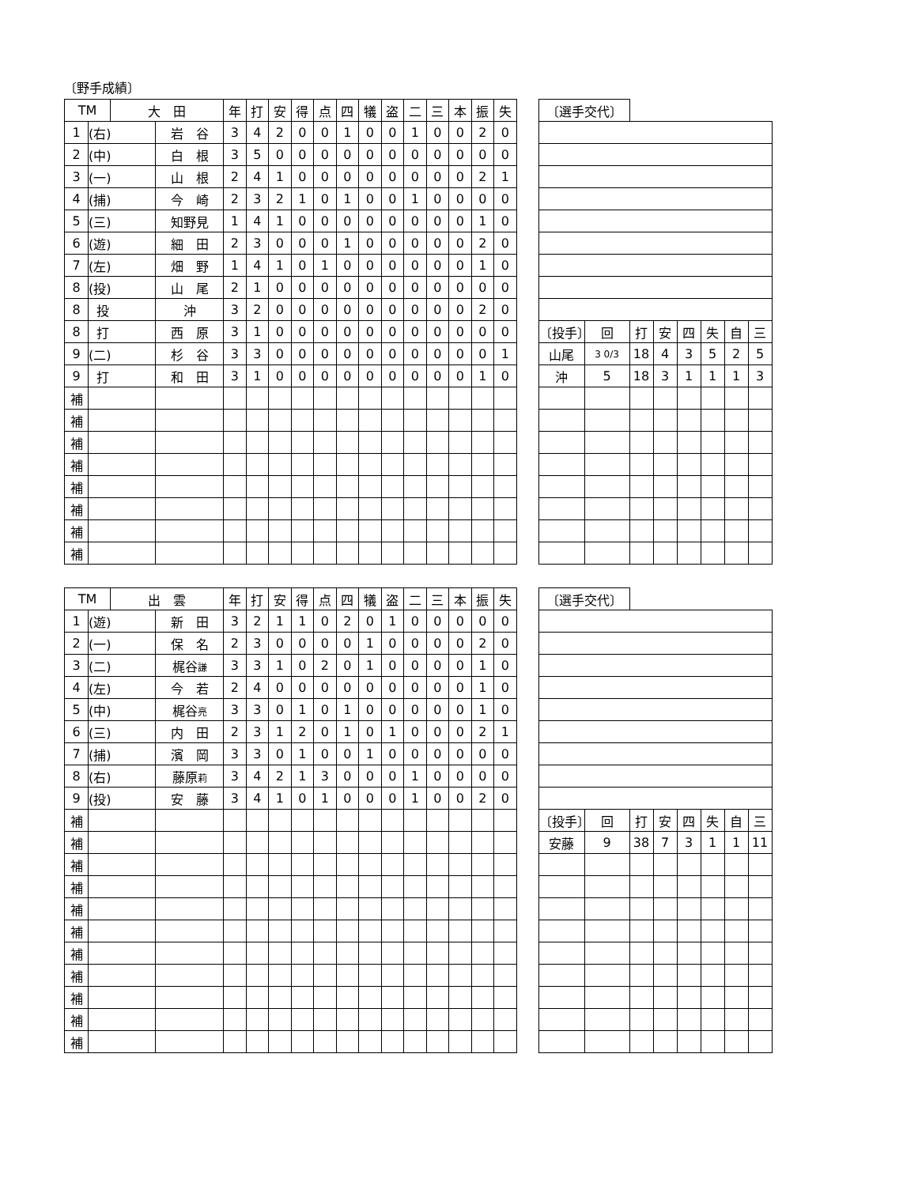〔野手成績〕
| TM | | 大 田 | | 年 | 打 | 安 | 得 | 点 | 四 | 犠 | 盗 | 二 | 三 | 本 | 振 | 失 |
| 1 | (右) | | 岩 谷 | 3 | 4 | 2 | 0 | 0 | 1 | 0 | 0 | 1 | 0 | 0 | 2 | 0 |
| 2 | (中) | | 白 根 | 3 | 5 | 0 | 0 | 0 | 0 | 0 | 0 | 0 | 0 | 0 | 0 | 0 |
| 3 | (一) | | 山 根 | 2 | 4 | 1 | 0 | 0 | 0 | 0 | 0 | 0 | 0 | 0 | 2 | 1 |
| 4 | (捕) | | 今 崎 | 2 | 3 | 2 | 1 | 0 | 1 | 0 | 0 | 1 | 0 | 0 | 0 | 0 |
| 5 | (三) | | 知野見 | 1 | 4 | 1 | 0 | 0 | 0 | 0 | 0 | 0 | 0 | 0 | 1 | 0 |
| 6 | (遊) | | 細 田 | 2 | 3 | 0 | 0 | 0 | 1 | 0 | 0 | 0 | 0 | 0 | 2 | 0 |
| 7 | (左) | | 畑 野 | 1 | 4 | 1 | 0 | 1 | 0 | 0 | 0 | 0 | 0 | 0 | 1 | 0 |
| 8 | (投) | | 山 尾 | 2 | 1 | 0 | 0 | 0 | 0 | 0 | 0 | 0 | 0 | 0 | 0 | 0 |
| 8 | 投 | | 沖 | 3 | 2 | 0 | 0 | 0 | 0 | 0 | 0 | 0 | 0 | 0 | 2 | 0 |
| 8 | 打 | | 西 原 | 3 | 1 | 0 | 0 | 0 | 0 | 0 | 0 | 0 | 0 | 0 | 0 | 0 |
| 9 | (二) | | 杉 谷 | 3 | 3 | 0 | 0 | 0 | 0 | 0 | 0 | 0 | 0 | 0 | 0 | 1 |
| 9 | 打 | | 和 田 | 3 | 1 | 0 | 0 | 0 | 0 | 0 | 0 | 0 | 0 | 0 | 1 | 0 |
| 補 | | | | | | | | | | | | | | | | |
| 補 | | | | | | | | | | | | | | | | |
| 補 | | | | | | | | | | | | | | | | |
| 補 | | | | | | | | | | | | | | | | |
| 補 | | | | | | | | | | | | | | | | |
| 補 | | | | | | | | | | | | | | | | |
| 補 | | | | | | | | | | | | | | | | |
| 補 | | | | | | | | | | | | | | | | |
| 〔選手交代〕 | | | | | | | |
| 〔投手〕 | 回 | 打 | 安 | 四 | 失 | 自 | 三 |
| 山尾 | 3 0/3 | 18 | 4 | 3 | 5 | 2 | 5 |
| 沖 | 5 | 18 | 3 | 1 | 1 | 1 | 3 |
| TM | | 出 雲 | | 年 | 打 | 安 | 得 | 点 | 四 | 犠 | 盗 | 二 | 三 | 本 | 振 | 失 |
| 1 | (遊) | | 新 田 | 3 | 2 | 1 | 1 | 0 | 2 | 0 | 1 | 0 | 0 | 0 | 0 | 0 |
| 2 | (一) | | 保 名 | 2 | 3 | 0 | 0 | 0 | 0 | 1 | 0 | 0 | 0 | 0 | 2 | 0 |
| 3 | (二) | | 梶谷 謙 | 3 | 3 | 1 | 0 | 2 | 0 | 1 | 0 | 0 | 0 | 0 | 1 | 0 |
| 4 | (左) | | 今 若 | 2 | 4 | 0 | 0 | 0 | 0 | 0 | 0 | 0 | 0 | 0 | 1 | 0 |
| 5 | (中) | | 梶谷 亮 | 3 | 3 | 0 | 1 | 0 | 1 | 0 | 0 | 0 | 0 | 0 | 1 | 0 |
| 6 | (三) | | 内 田 | 2 | 3 | 1 | 2 | 0 | 1 | 0 | 1 | 0 | 0 | 0 | 2 | 1 |
| 7 | (捕) | | 濱 岡 | 3 | 3 | 0 | 1 | 0 | 0 | 1 | 0 | 0 | 0 | 0 | 0 | 0 |
| 8 | (右) | | 藤原 莉 | 3 | 4 | 2 | 1 | 3 | 0 | 0 | 0 | 1 | 0 | 0 | 0 | 0 |
| 9 | (投) | | 安 藤 | 3 | 4 | 1 | 0 | 1 | 0 | 0 | 0 | 1 | 0 | 0 | 2 | 0 |
| 補 | | | | | | | | | | | | | | | | |
| 補 | | | | | | | | | | | | | | | | |
| 補 | | | | | | | | | | | | | | | | |
| 補 | | | | | | | | | | | | | | | | |
| 補 | | | | | | | | | | | | | | | | |
| 補 | | | | | | | | | | | | | | | | |
| 補 | | | | | | | | | | | | | | | | |
| 補 | | | | | | | | | | | | | | | | |
| 補 | | | | | | | | | | | | | | | | |
| 補 | | | | | | | | | | | | | | | | |
| 補 | | | | | | | | | | | | | | | | |
| 〔選手交代〕 | | | | | | | |
| 〔投手〕 | 回 | 打 | 安 | 四 | 失 | 自 | 三 |
| 安藤 | 9 | 38 | 7 | 3 | 1 | 1 | 11 |